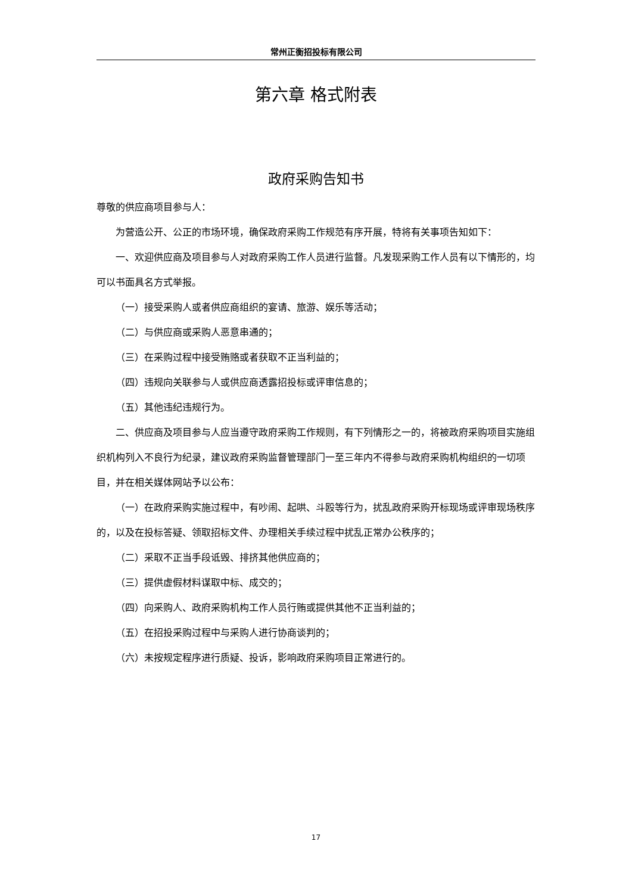常州正衡招投标有限公司
第六章 格式附表
政府采购告知书
尊敬的供应商项目参与人：
为营造公开、公正的市场环境，确保政府采购工作规范有序开展，特将有关事项告知如下：
一、欢迎供应商及项目参与人对政府采购工作人员进行监督。凡发现采购工作人员有以下情形的，均可以书面具名方式举报。
（一）接受采购人或者供应商组织的宴请、旅游、娱乐等活动；
（二）与供应商或采购人恶意串通的；
（三）在采购过程中接受贿赂或者获取不正当利益的；
（四）违规向关联参与人或供应商透露招投标或评审信息的；
（五）其他违纪违规行为。
二、供应商及项目参与人应当遵守政府采购工作规则，有下列情形之一的，将被政府采购项目实施组织机构列入不良行为纪录，建议政府采购监督管理部门一至三年内不得参与政府采购机构组织的一切项目，并在相关媒体网站予以公布：
（一）在政府采购实施过程中，有吵闹、起哄、斗殴等行为，扰乱政府采购开标现场或评审现场秩序的，以及在投标答疑、领取招标文件、办理相关手续过程中扰乱正常办公秩序的；
（二）采取不正当手段诋毁、排挤其他供应商的；
（三）提供虚假材料谋取中标、成交的；
（四）向采购人、政府采购机构工作人员行贿或提供其他不正当利益的；
（五）在招投采购过程中与采购人进行协商谈判的；
（六）未按规定程序进行质疑、投诉，影响政府采购项目正常进行的。
17